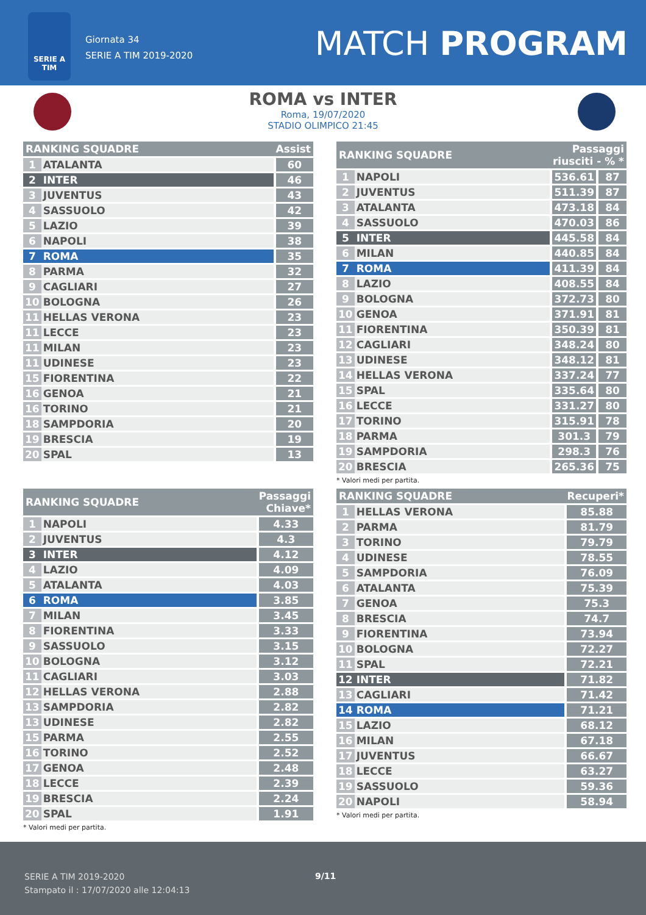SERIE A TIM
Giornata 34
SERIE A TIM 2019-2020
MATCH PROGRAM
ROMA vs INTER
Roma, 19/07/2020
STADIO OLIMPICO 21:45
| RANKING SQUADRE | | Assist |
| --- | --- | --- |
| 1 | ATALANTA | 60 |
| 2 | INTER | 46 |
| 3 | JUVENTUS | 43 |
| 4 | SASSUOLO | 42 |
| 5 | LAZIO | 39 |
| 6 | NAPOLI | 38 |
| 7 | ROMA | 35 |
| 8 | PARMA | 32 |
| 9 | CAGLIARI | 27 |
| 10 | BOLOGNA | 26 |
| 11 | HELLAS VERONA | 23 |
| 11 | LECCE | 23 |
| 11 | MILAN | 23 |
| 11 | UDINESE | 23 |
| 15 | FIORENTINA | 22 |
| 16 | GENOA | 21 |
| 16 | TORINO | 21 |
| 18 | SAMPDORIA | 20 |
| 19 | BRESCIA | 19 |
| 20 | SPAL | 13 |
| RANKING SQUADRE | | Passaggi riusciti - % * | |
| --- | --- | --- | --- |
| 1 | NAPOLI | 536.61 | 87 |
| 2 | JUVENTUS | 511.39 | 87 |
| 3 | ATALANTA | 473.18 | 84 |
| 4 | SASSUOLO | 470.03 | 86 |
| 5 | INTER | 445.58 | 84 |
| 6 | MILAN | 440.85 | 84 |
| 7 | ROMA | 411.39 | 84 |
| 8 | LAZIO | 408.55 | 84 |
| 9 | BOLOGNA | 372.73 | 80 |
| 10 | GENOA | 371.91 | 81 |
| 11 | FIORENTINA | 350.39 | 81 |
| 12 | CAGLIARI | 348.24 | 80 |
| 13 | UDINESE | 348.12 | 81 |
| 14 | HELLAS VERONA | 337.24 | 77 |
| 15 | SPAL | 335.64 | 80 |
| 16 | LECCE | 331.27 | 80 |
| 17 | TORINO | 315.91 | 78 |
| 18 | PARMA | 301.3 | 79 |
| 19 | SAMPDORIA | 298.3 | 76 |
| 20 | BRESCIA | 265.36 | 75 |
* Valori medi per partita.
| RANKING SQUADRE | | Passaggi Chiave* |
| --- | --- | --- |
| 1 | NAPOLI | 4.33 |
| 2 | JUVENTUS | 4.3 |
| 3 | INTER | 4.12 |
| 4 | LAZIO | 4.09 |
| 5 | ATALANTA | 4.03 |
| 6 | ROMA | 3.85 |
| 7 | MILAN | 3.45 |
| 8 | FIORENTINA | 3.33 |
| 9 | SASSUOLO | 3.15 |
| 10 | BOLOGNA | 3.12 |
| 11 | CAGLIARI | 3.03 |
| 12 | HELLAS VERONA | 2.88 |
| 13 | SAMPDORIA | 2.82 |
| 13 | UDINESE | 2.82 |
| 15 | PARMA | 2.55 |
| 16 | TORINO | 2.52 |
| 17 | GENOA | 2.48 |
| 18 | LECCE | 2.39 |
| 19 | BRESCIA | 2.24 |
| 20 | SPAL | 1.91 |
* Valori medi per partita.
| RANKING SQUADRE | | Recuperi* |
| --- | --- | --- |
| 1 | HELLAS VERONA | 85.88 |
| 2 | PARMA | 81.79 |
| 3 | TORINO | 79.79 |
| 4 | UDINESE | 78.55 |
| 5 | SAMPDORIA | 76.09 |
| 6 | ATALANTA | 75.39 |
| 7 | GENOA | 75.3 |
| 8 | BRESCIA | 74.7 |
| 9 | FIORENTINA | 73.94 |
| 10 | BOLOGNA | 72.27 |
| 11 | SPAL | 72.21 |
| 12 | INTER | 71.82 |
| 13 | CAGLIARI | 71.42 |
| 14 | ROMA | 71.21 |
| 15 | LAZIO | 68.12 |
| 16 | MILAN | 67.18 |
| 17 | JUVENTUS | 66.67 |
| 18 | LECCE | 63.27 |
| 19 | SASSUOLO | 59.36 |
| 20 | NAPOLI | 58.94 |
* Valori medi per partita.
SERIE A TIM 2019-2020
Stampato il : 17/07/2020 alle 12:04:13
9/11